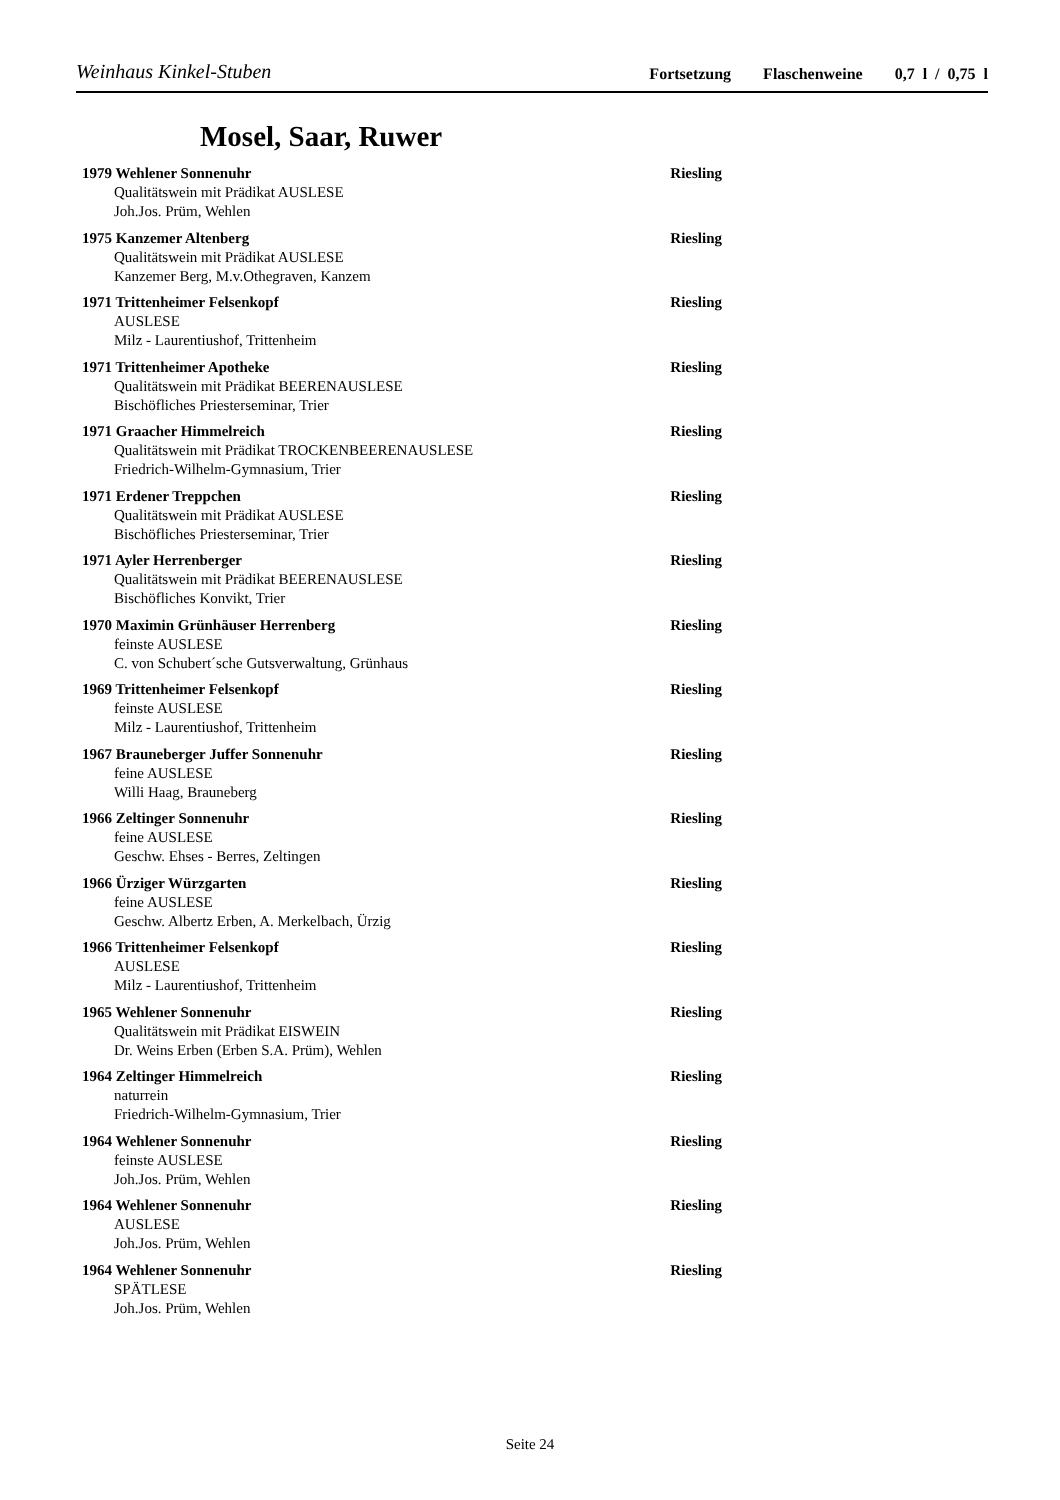Weinhaus Kinkel-Stuben Fortsetzung Flaschenweine 0,7 l / 0,75 l
Mosel, Saar, Ruwer
1979 Wehlener Sonnenuhr Riesling
Qualitätswein mit Prädikat AUSLESE
Joh.Jos. Prüm, Wehlen
1975 Kanzemer Altenberg Riesling
Qualitätswein mit Prädikat AUSLESE
Kanzemer Berg, M.v.Othegraven, Kanzem
1971 Trittenheimer Felsenkopf Riesling
AUSLESE
Milz - Laurentiushof, Trittenheim
1971 Trittenheimer Apotheke Riesling
Qualitätswein mit Prädikat BEERENAUSLESE
Bischöfliches Priesterseminar, Trier
1971 Graacher Himmelreich Riesling
Qualitätswein mit Prädikat TROCKENBEERENAUSLESE
Friedrich-Wilhelm-Gymnasium, Trier
1971 Erdener Treppchen Riesling
Qualitätswein mit Prädikat AUSLESE
Bischöfliches Priesterseminar, Trier
1971 Ayler Herrenberger Riesling
Qualitätswein mit Prädikat BEERENAUSLESE
Bischöfliches Konvikt, Trier
1970 Maximin Grünhäuser Herrenberg Riesling
feinste AUSLESE
C. von Schubert´sche Gutsverwaltung, Grünhaus
1969 Trittenheimer Felsenkopf Riesling
feinste AUSLESE
Milz - Laurentiushof, Trittenheim
1967 Brauneberger Juffer Sonnenuhr Riesling
feine AUSLESE
Willi Haag, Brauneberg
1966 Zeltinger Sonnenuhr Riesling
feine AUSLESE
Geschw. Ehses - Berres, Zeltingen
1966 Ürziger Würzgarten Riesling
feine AUSLESE
Geschw. Albertz Erben, A. Merkelbach, Ürzig
1966 Trittenheimer Felsenkopf Riesling
AUSLESE
Milz - Laurentiushof, Trittenheim
1965 Wehlener Sonnenuhr Riesling
Qualitätswein mit Prädikat EISWEIN
Dr. Weins Erben (Erben S.A. Prüm), Wehlen
1964 Zeltinger Himmelreich Riesling
naturrein
Friedrich-Wilhelm-Gymnasium, Trier
1964 Wehlener Sonnenuhr Riesling
feinste AUSLESE
Joh.Jos. Prüm, Wehlen
1964 Wehlener Sonnenuhr Riesling
AUSLESE
Joh.Jos. Prüm, Wehlen
1964 Wehlener Sonnenuhr Riesling
SPÄTLESE
Joh.Jos. Prüm, Wehlen
Seite 24